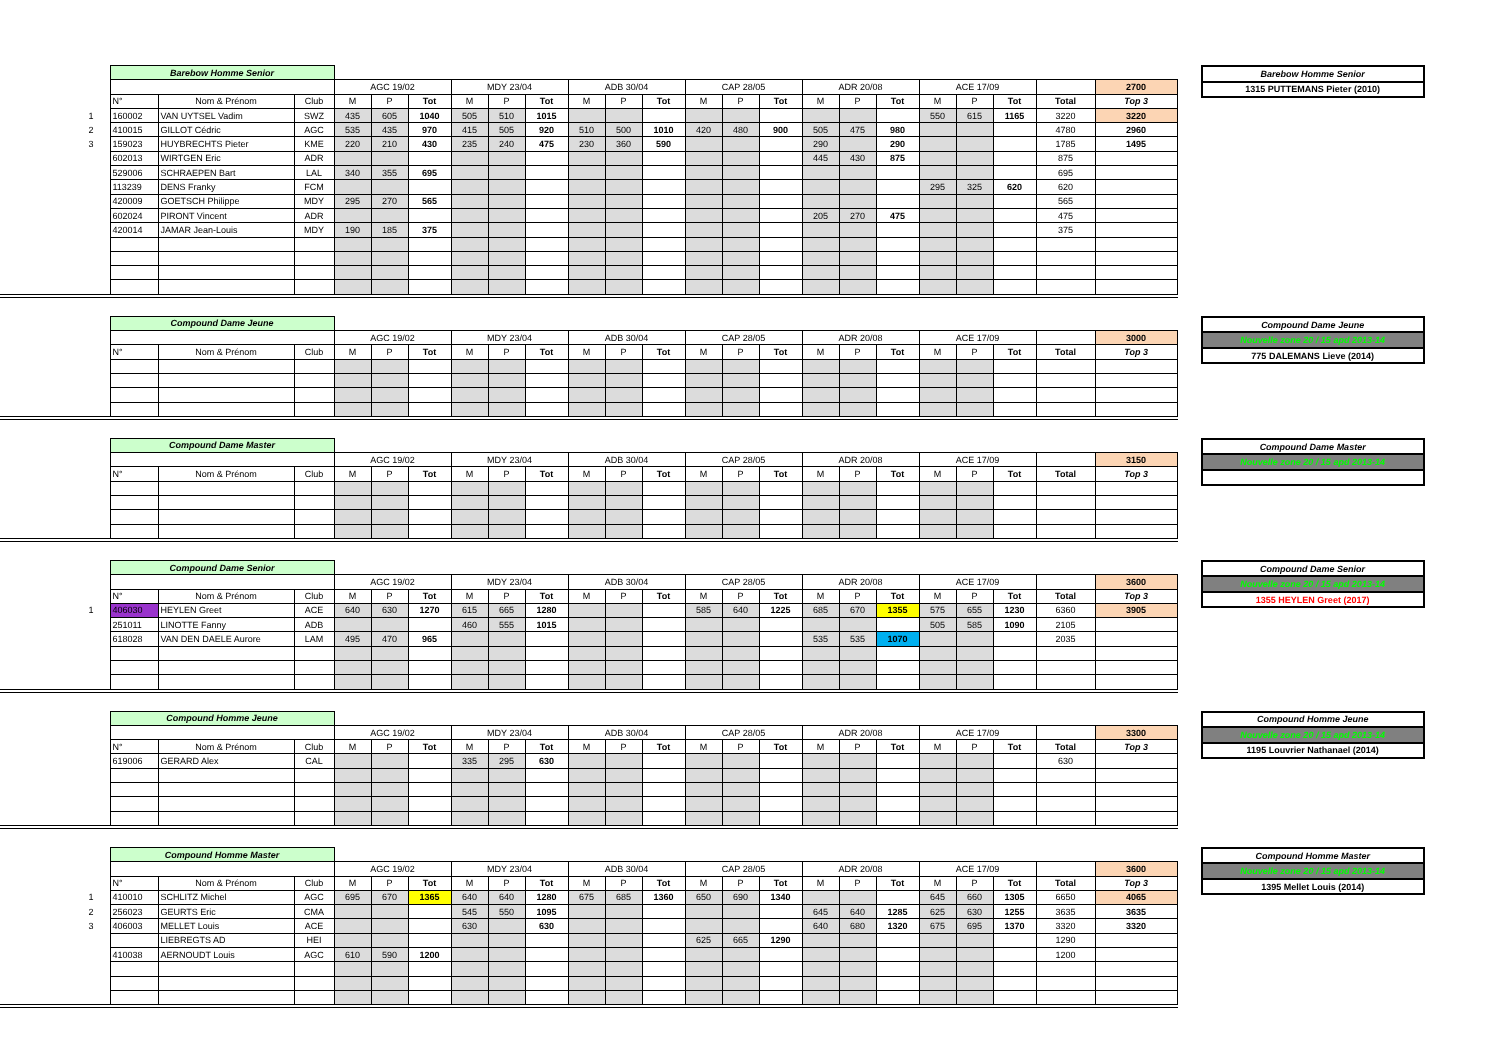| | Barebow Homme Senior | | | | | | | | | | | | | | | | | | | | | | |
| | | | | AGC 19/02 | | | MDY 23/04 | | | ADB 30/04 | | | CAP 28/05 | | | ADR 20/08 | | | ACE 17/09 | | | | 2700 |
| | N° | Nom & Prénom | Club | M | P | Tot | M | P | Tot | M | P | Tot | M | P | Tot | M | P | Tot | M | P | Tot | Total | Top 3 |
| 1 | 160002 | VAN UYTSEL Vadim | SWZ | 435 | 605 | 1040 | 505 | 510 | 1015 | | | | | | | | | | 550 | 615 | 1165 | 3220 | 3220 |
| 2 | 410015 | GILLOT Cédric | AGC | 535 | 435 | 970 | 415 | 505 | 920 | 510 | 500 | 1010 | 420 | 480 | 900 | 505 | 475 | 980 | | | | 4780 | 2960 |
| 3 | 159023 | HUYBRECHTS Pieter | KME | 220 | 210 | 430 | 235 | 240 | 475 | 230 | 360 | 590 | | | | 290 | | 290 | | | | 1785 | 1495 |
| | 602013 | WIRTGEN Eric | ADR | | | | | | | | | | | | | 445 | 430 | 875 | | | | 875 | |
| | 529006 | SCHRAEPEN Bart | LAL | 340 | 355 | 695 | | | | | | | | | | | | | | | | 695 | |
| | 113239 | DENS Franky | FCM | | | | | | | | | | | | | | | | 295 | 325 | 620 | 620 | |
| | 420009 | GOETSCH Philippe | MDY | 295 | 270 | 565 | | | | | | | | | | | | | | | | 565 | |
| | 602024 | PIRONT Vincent | ADR | | | | | | | | | | | | | 205 | 270 | 475 | | | | 475 | |
| | 420014 | JAMAR Jean-Louis | MDY | 190 | 185 | 375 | | | | | | | | | | | | | | | | 375 | |
| Barebow Homme Senior |
| 1315 PUTTEMANS Pieter (2010) |
| | Compound Dame Jeune | | | | | | | | | | | | | | | | | | | | | | |
| | | | | AGC 19/02 | | | MDY 23/04 | | | ADB 30/04 | | | CAP 28/05 | | | ADR 20/08 | | | ACE 17/09 | | | | 3000 |
| | N° | Nom & Prénom | Club | M | P | Tot | M | P | Tot | M | P | Tot | M | P | Tot | M | P | Tot | M | P | Tot | Total | Top 3 |
| Compound Dame Jeune |
| Nouvelle zone 20 / 15 apd 2013-14 |
| 775 DALEMANS Lieve (2014) |
| | Compound Dame Master | | | | | | | | | | | | | | | | | | | | | | |
| | | | | AGC 19/02 | | | MDY 23/04 | | | ADB 30/04 | | | CAP 28/05 | | | ADR 20/08 | | | ACE 17/09 | | | | 3150 |
| | N° | Nom & Prénom | Club | M | P | Tot | M | P | Tot | M | P | Tot | M | P | Tot | M | P | Tot | M | P | Tot | Total | Top 3 |
| Compound Dame Master |
| Nouvelle zone 20 / 15 apd 2013-14 |
| | Compound Dame Senior | | | | | | | | | | | | | | | | | | | | | | |
| | | | | AGC 19/02 | | | MDY 23/04 | | | ADB 30/04 | | | CAP 28/05 | | | ADR 20/08 | | | ACE 17/09 | | | | 3600 |
| | N° | Nom & Prénom | Club | M | P | Tot | M | P | Tot | M | P | Tot | M | P | Tot | M | P | Tot | M | P | Tot | Total | Top 3 |
| 1 | 406030 | HEYLEN Greet | ACE | 640 | 630 | 1270 | 615 | 665 | 1280 | | | | 585 | 640 | 1225 | 685 | 670 | 1355 | 575 | 655 | 1230 | 6360 | 3905 |
| | 251011 | LINOTTE Fanny | ADB | | | | 460 | 555 | 1015 | | | | | | | | | | 505 | 585 | 1090 | 2105 | |
| | 618028 | VAN DEN DAELE Aurore | LAM | 495 | 470 | 965 | | | | | | | | | | 535 | 535 | 1070 | | | | 2035 | |
| Compound Dame Senior |
| Nouvelle zone 20 / 15 apd 2013-14 |
| 1355 HEYLEN Greet (2017) |
| | Compound Homme Jeune | | | | | | | | | | | | | | | | | | | | | | |
| | | | | AGC 19/02 | | | MDY 23/04 | | | ADB 30/04 | | | CAP 28/05 | | | ADR 20/08 | | | ACE 17/09 | | | | 3300 |
| | N° | Nom & Prénom | Club | M | P | Tot | M | P | Tot | M | P | Tot | M | P | Tot | M | P | Tot | M | P | Tot | Total | Top 3 |
| | 619006 | GERARD Alex | CAL | | | | 335 | 295 | 630 | | | | | | | | | | | | | 630 | |
| Compound Homme Jeune |
| Nouvelle zone 20 / 15 apd 2013-14 |
| 1195 Louvrier Nathanael (2014) |
| | Compound Homme Master | | | | | | | | | | | | | | | | | | | | | | |
| | | | | AGC 19/02 | | | MDY 23/04 | | | ADB 30/04 | | | CAP 28/05 | | | ADR 20/08 | | | ACE 17/09 | | | | 3600 |
| | N° | Nom & Prénom | Club | M | P | Tot | M | P | Tot | M | P | Tot | M | P | Tot | M | P | Tot | M | P | Tot | Total | Top 3 |
| 1 | 410010 | SCHLITZ Michel | AGC | 695 | 670 | 1365 | 640 | 640 | 1280 | 675 | 685 | 1360 | 650 | 690 | 1340 | | | | 645 | 660 | 1305 | 6650 | 4065 |
| 2 | 256023 | GEURTS Eric | CMA | | | | 545 | 550 | 1095 | | | | | | | 645 | 640 | 1285 | 625 | 630 | 1255 | 3635 | 3635 |
| 3 | 406003 | MELLET Louis | ACE | | | | 630 | | 630 | | | | | | | 640 | 680 | 1320 | 675 | 695 | 1370 | 3320 | 3320 |
| | | LIEBREGTS AD | HEI | | | | | | | | | | 625 | 665 | 1290 | | | | | | | 1290 | |
| | 410038 | AERNOUDT Louis | AGC | 610 | 590 | 1200 | | | | | | | | | | | | | | | | 1200 | |
| Compound Homme Master |
| Nouvelle zone 20 / 15 apd 2013-14 |
| 1395 Mellet Louis (2014) |